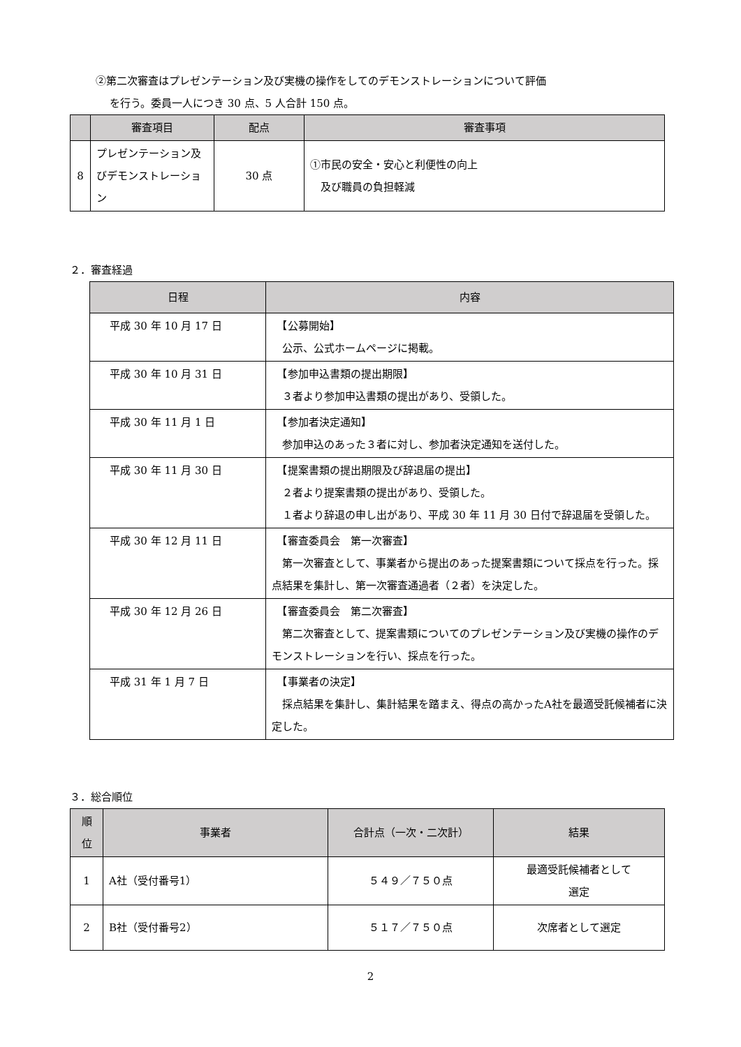②第二次審査はプレゼンテーション及び実機の操作をしてのデモンストレーションについて評価
を行う。委員一人につき 30 点、5 人合計 150 点。
| | 審査項目 | 配点 | 審査事項 |
| --- | --- | --- | --- |
| 8 | プレゼンテーション及びデモンストレーション | 30 点 | ①市民の安全・安心と利便性の向上 及び職員の負担軽減 |
２．審査経過
| 日程 | 内容 |
| --- | --- |
| 平成 30 年 10 月 17 日 | 【公募開始】 公示、公式ホームページに掲載。 |
| 平成 30 年 10 月 31 日 | 【参加申込書類の提出期限】 ３者より参加申込書類の提出があり、受領した。 |
| 平成 30 年 11 月 1 日 | 【参加者決定通知】 参加申込のあった３者に対し、参加者決定通知を送付した。 |
| 平成 30 年 11 月 30 日 | 【提案書類の提出期限及び辞退届の提出】 ２者より提案書類の提出があり、受領した。 １者より辞退の申し出があり、平成 30 年 11 月 30 日付で辞退届を受領した。 |
| 平成 30 年 12 月 11 日 | 【審査委員会 第一次審査】 第一次審査として、事業者から提出のあった提案書類について採点を行った。採点結果を集計し、第一次審査通過者（２者）を決定した。 |
| 平成 30 年 12 月 26 日 | 【審査委員会 第二次審査】 第二次審査として、提案書類についてのプレゼンテーション及び実機の操作のデモンストレーションを行い、採点を行った。 |
| 平成 31 年 1 月 7 日 | 【事業者の決定】 採点結果を集計し、集計結果を踏まえ、得点の高かったA社を最適受託候補者に決定した。 |
３．総合順位
| 順 位 | 事業者 | 合計点（一次・二次計） | 結果 |
| --- | --- | --- | --- |
| 1 | A社（受付番号1） | ５４９／７５０点 | 最適受託候補者として 選定 |
| 2 | B社（受付番号2） | ５１７／７５０点 | 次席者として選定 |
2